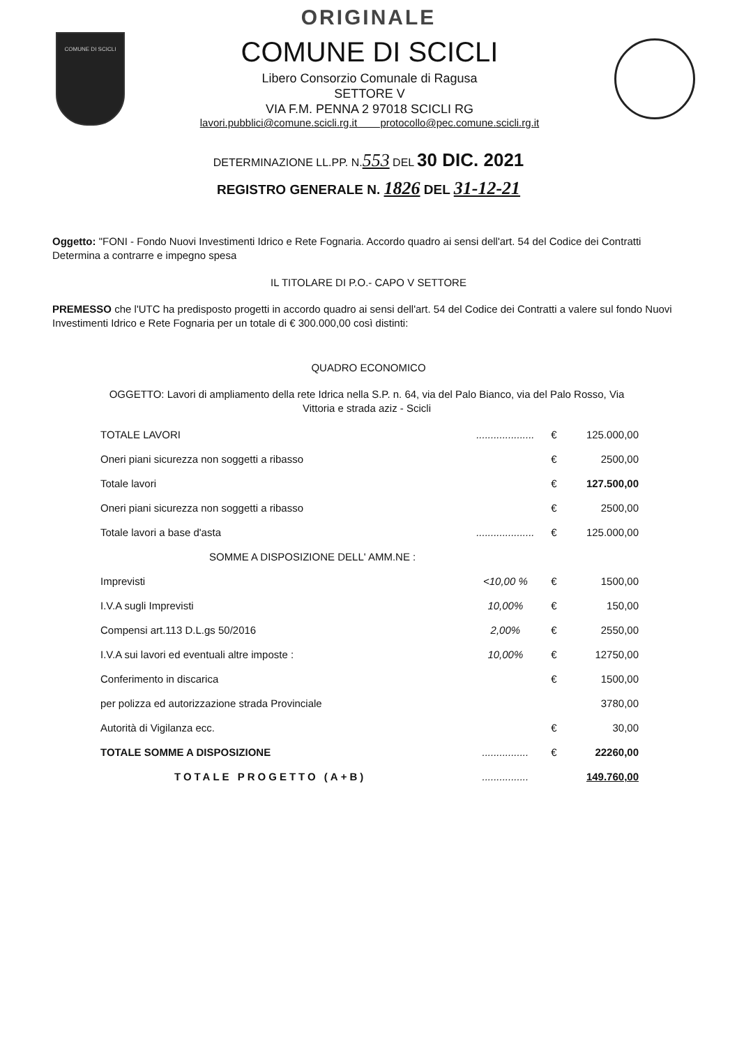ORIGINALE
COMUNE DI SCICLI
COMUNE DI SCICLI
Libero Consorzio Comunale di Ragusa
SETTORE V
VIA F.M. PENNA 2 97018 SCICLI RG
lavori.pubblici@comune.scicli.rg.it protocollo@pec.comune.scicli.rg.it
DETERMINAZIONE LL.PP. N.553 DEL 30 DIC. 2021
REGISTRO GENERALE N. 1826 DEL 31-12-21
Oggetto: "FONI - Fondo Nuovi Investimenti Idrico e Rete Fognaria. Accordo quadro ai sensi dell'art. 54 del Codice dei Contratti Determina a contrarre e impegno spesa
IL TITOLARE DI P.O.- CAPO V SETTORE
PREMESSO che l'UTC ha predisposto progetti in accordo quadro ai sensi dell'art. 54 del Codice dei Contratti a valere sul fondo Nuovi Investimenti Idrico e Rete Fognaria per un totale di € 300.000,00 così distinti:
QUADRO ECONOMICO
OGGETTO: Lavori di ampliamento della rete Idrica nella S.P. n. 64, via del Palo Bianco, via del Palo Rosso, Via Vittoria e strada aziz - Scicli
| TOTALE LAVORI | .................... | € | 125.000,00 |
| Oneri piani sicurezza non soggetti a ribasso | | € | 2500,00 |
| Totale lavori | | € | 127.500,00 |
| Oneri piani sicurezza non soggetti a ribasso | | € | 2500,00 |
| Totale lavori a base d'asta | .................... | € | 125.000,00 |
| SOMME A DISPOSIZIONE DELL' AMM.NE : | | | |
| Imprevisti | <10,00 % | € | 1500,00 |
| I.V.A sugli Imprevisti | 10,00% | € | 150,00 |
| Compensi art.113 D.L.gs 50/2016 | 2,00% | € | 2550,00 |
| I.V.A sui lavori ed eventuali altre imposte : | 10,00% | € | 12750,00 |
| Conferimento in discarica | | € | 1500,00 |
| per polizza ed autorizzazione strada Provinciale | | | 3780,00 |
| Autorità di Vigilanza ecc. | | € | 30,00 |
| TOTALE SOMME A DISPOSIZIONE | ................ | € | 22260,00 |
| TOTALE PROGETTO (A+B) | ................ | | 149.760,00 |